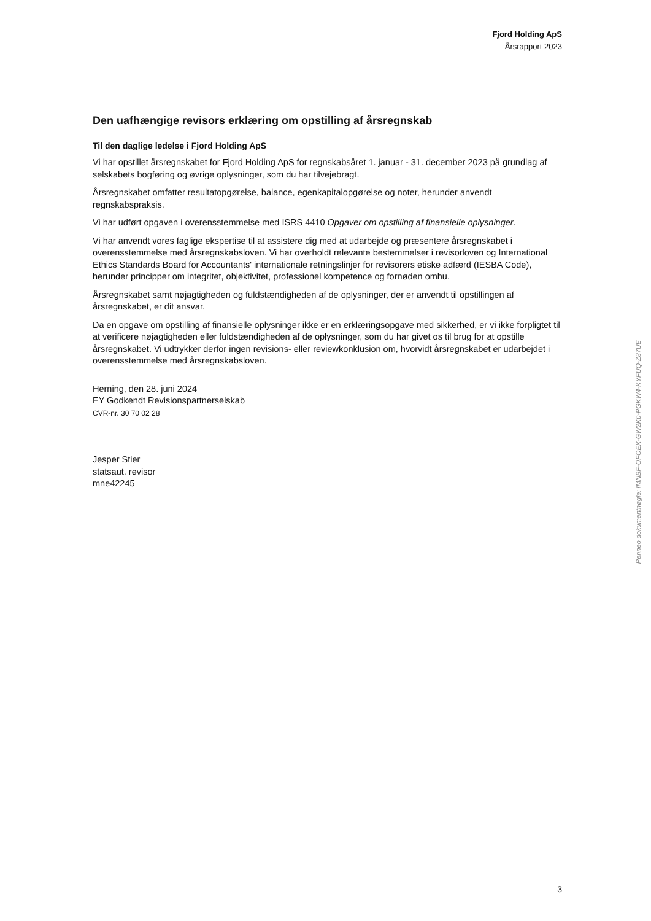Fjord Holding ApS
Årsrapport 2023
Den uafhængige revisors erklæring om opstilling af årsregnskab
Til den daglige ledelse i Fjord Holding ApS
Vi har opstillet årsregnskabet for Fjord Holding ApS for regnskabsåret 1. januar - 31. december 2023 på grundlag af selskabets bogføring og øvrige oplysninger, som du har tilvejebragt.
Årsregnskabet omfatter resultatopgørelse, balance, egenkapitalopgørelse og noter, herunder anvendt regnskabspraksis.
Vi har udført opgaven i overensstemmelse med ISRS 4410 Opgaver om opstilling af finansielle oplysninger.
Vi har anvendt vores faglige ekspertise til at assistere dig med at udarbejde og præsentere årsregnskabet i overensstemmelse med årsregnskabsloven. Vi har overholdt relevante bestemmelser i revisorloven og International Ethics Standards Board for Accountants' internationale retningslinjer for revisorers etiske adfærd (IESBA Code), herunder principper om integritet, objektivitet, professionel kompetence og fornøden omhu.
Årsregnskabet samt nøjagtigheden og fuldstændigheden af de oplysninger, der er anvendt til opstillingen af årsregnskabet, er dit ansvar.
Da en opgave om opstilling af finansielle oplysninger ikke er en erklæringsopgave med sikkerhed, er vi ikke forpligtet til at verificere nøjagtigheden eller fuldstændigheden af de oplysninger, som du har givet os til brug for at opstille årsregnskabet. Vi udtrykker derfor ingen revisions- eller reviewkonklusion om, hvorvidt årsregnskabet er udarbejdet i overensstemmelse med årsregnskabsloven.
Herning, den 28. juni 2024
EY Godkendt Revisionspartnerselskab
CVR-nr. 30 70 02 28
Jesper Stier
statsaut. revisor
mne42245
3
Penneo dokumentnøgle: IMNBF-OFOEX-GW2K0-PGKW4-KYFUQ-Z87UE